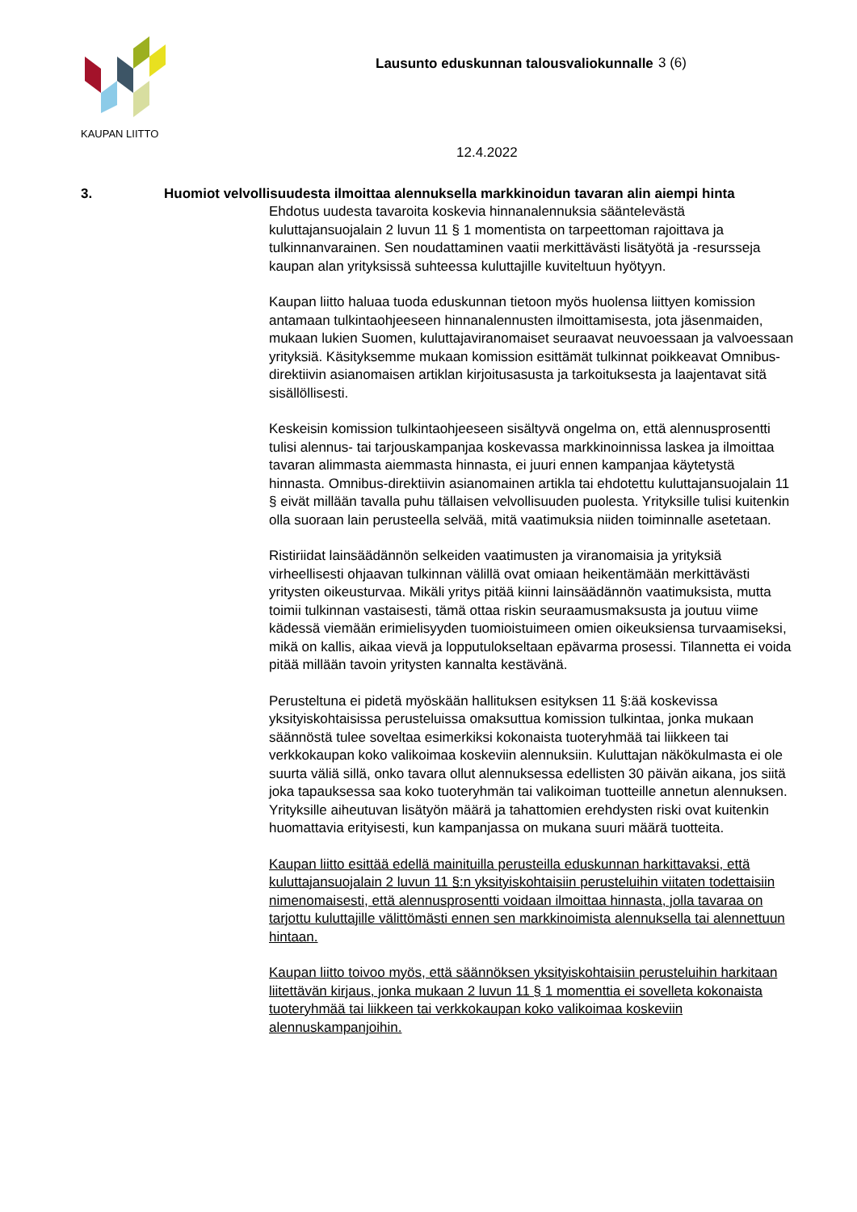KAUPAN LIITTO
Lausunto eduskunnan talousvaliokunnalle
3 (6)
12.4.2022
3. Huomiot velvollisuudesta ilmoittaa alennuksella markkinoidun tavaran alin aiempi hinta
Ehdotus uudesta tavaroita koskevia hinnanalennuksia sääntelevästä kuluttajansuojalain 2 luvun 11 § 1 momentista on tarpeettoman rajoittava ja tulkinnanvarainen. Sen noudattaminen vaatii merkittävästi lisätyötä ja -resursseja kaupan alan yrityksissä suhteessa kuluttajille kuviteltuun hyötyyn.
Kaupan liitto haluaa tuoda eduskunnan tietoon myös huolensa liittyen komission antamaan tulkintaohjeeseen hinnanalennusten ilmoittamisesta, jota jäsenmaiden, mukaan lukien Suomen, kuluttajaviranomaiset seuraavat neuvoessaan ja valvoessaan yrityksiä. Käsityksemme mukaan komission esittämät tulkinnat poikkeavat Omnibus-direktiivin asianomaisen artiklan kirjoitusasusta ja tarkoituksesta ja laajentavat sitä sisällöllisesti.
Keskeisin komission tulkintaohjeeseen sisältyvä ongelma on, että alennusprosentti tulisi alennus- tai tarjouskampanjaa koskevassa markkinoinnissa laskea ja ilmoittaa tavaran alimmasta aiemmasta hinnasta, ei juuri ennen kampanjaa käytetystä hinnasta. Omnibus-direktiivin asianomainen artikla tai ehdotettu kuluttajansuojalain 11 § eivät millään tavalla puhu tällaisen velvollisuuden puolesta. Yrityksille tulisi kuitenkin olla suoraan lain perusteella selvää, mitä vaatimuksia niiden toiminnalle asetetaan.
Ristiriidat lainsäädännön selkeiden vaatimusten ja viranomaisia ja yrityksiä virheellisesti ohjaavan tulkinnan välillä ovat omiaan heikentämään merkittävästi yritysten oikeusturvaa. Mikäli yritys pitää kiinni lainsäädännön vaatimuksista, mutta toimii tulkinnan vastaisesti, tämä ottaa riskin seuraamusmaksusta ja joutuu viime kädessä viemään erimielisyyden tuomioistuimeen omien oikeuksiensa turvaamiseksi, mikä on kallis, aikaa vievä ja lopputulokseltaan epävarma prosessi. Tilannetta ei voida pitää millään tavoin yritysten kannalta kestävänä.
Perusteltuna ei pidetä myöskään hallituksen esityksen 11 §:ää koskevissa yksityiskohtaisissa perusteluissa omaksuttua komission tulkintaa, jonka mukaan säännöstä tulee soveltaa esimerkiksi kokonaista tuoteryhmää tai liikkeen tai verkkokaupan koko valikoimaa koskeviin alennuksiin. Kuluttajan näkökulmasta ei ole suurta väliä sillä, onko tavara ollut alennuksessa edellisten 30 päivän aikana, jos siitä joka tapauksessa saa koko tuoteryhmän tai valikoiman tuotteille annetun alennuksen. Yrityksille aiheutuvan lisätyön määrä ja tahattomien erehdysten riski ovat kuitenkin huomattavia erityisesti, kun kampanjassa on mukana suuri määrä tuotteita.
Kaupan liitto esittää edellä mainituilla perusteilla eduskunnan harkittavaksi, että kuluttajansuojalain 2 luvun 11 §:n yksityiskohtaisiin perusteluihin viitaten todettaisiin nimenomaisesti, että alennusprosentti voidaan ilmoittaa hinnasta, jolla tavaraa on tarjottu kuluttajille välittömästi ennen sen markkinoimista alennuksella tai alennettuun hintaan.
Kaupan liitto toivoo myös, että säännöksen yksityiskohtaisiin perusteluihin harkitaan liitettävän kirjaus, jonka mukaan 2 luvun 11 § 1 momenttia ei sovelleta kokonaista tuoteryhmää tai liikkeen tai verkkokaupan koko valikoimaa koskeviin alennuskampanjoihin.